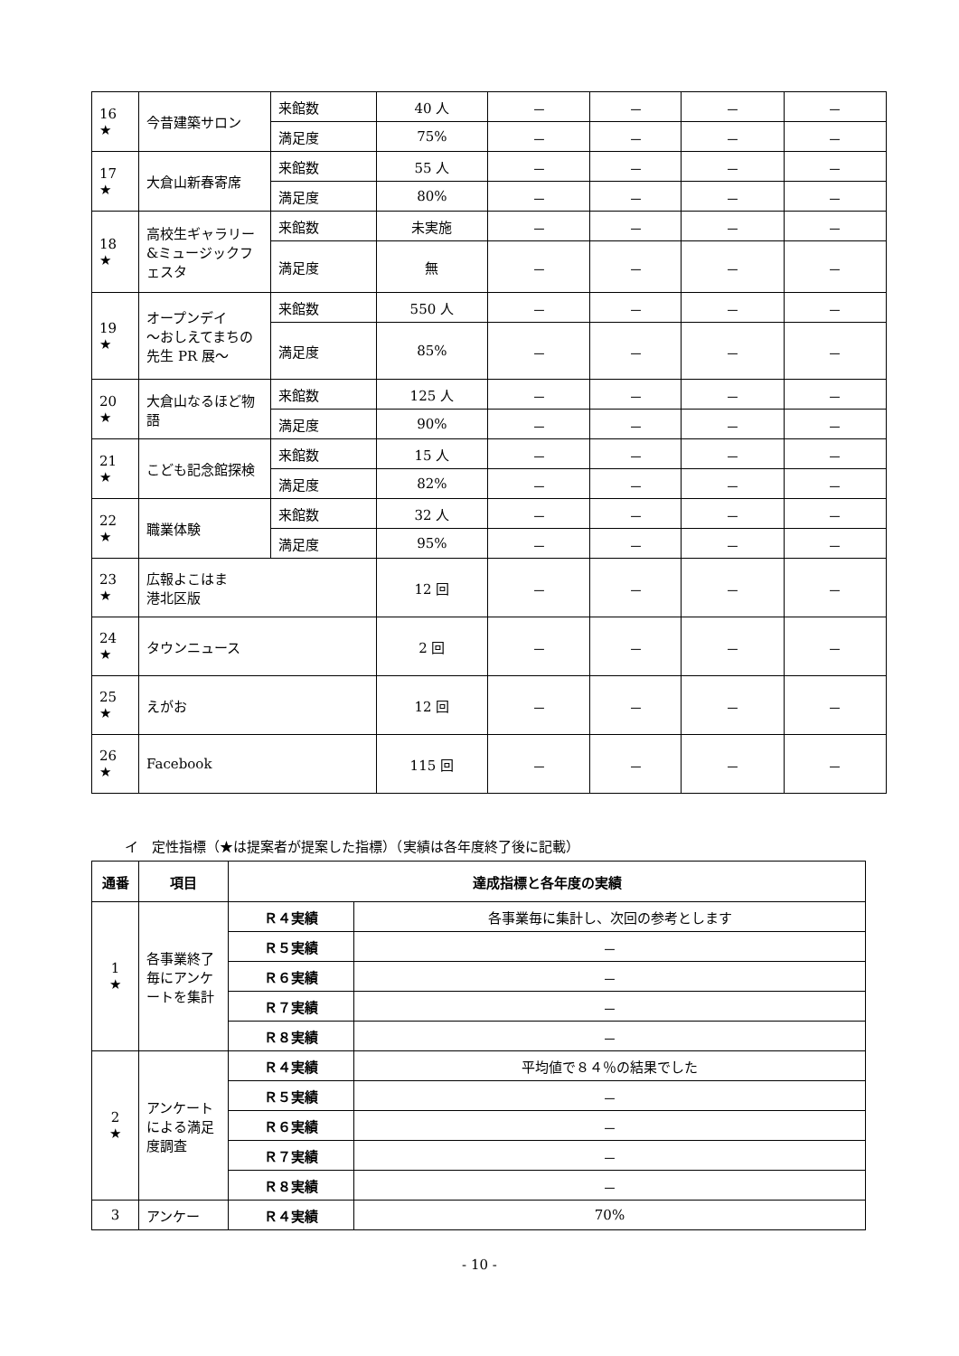| 16 ★ | 今昔建築サロン | 来館数 | 40 人 | － | － | － | － |
| | | 満足度 | 75% | － | － | － | － |
| 17 ★ | 大倉山新春寄席 | 来館数 | 55 人 | － | － | － | － |
| | | 満足度 | 80% | － | － | － | － |
| 18 ★ | 高校生ギャラリー&ミュージックフェスタ | 来館数 | 未実施 | － | － | － | － |
| | | 満足度 | 無 | － | － | － | － |
| 19 ★ | オープンデイ ～おしえてまちの先生 PR 展～ | 来館数 | 550 人 | － | － | － | － |
| | | 満足度 | 85% | － | － | － | － |
| 20 ★ | 大倉山なるほど物語 | 来館数 | 125 人 | － | － | － | － |
| | | 満足度 | 90% | － | － | － | － |
| 21 ★ | こども記念館探検 | 来館数 | 15 人 | － | － | － | － |
| | | 満足度 | 82% | － | － | － | － |
| 22 ★ | 職業体験 | 来館数 | 32 人 | － | － | － | － |
| | | 満足度 | 95% | － | － | － | － |
| 23 ★ | 広報よこはま 港北区版 | | 12 回 | － | － | － | － |
| 24 ★ | タウンニュース | | 2 回 | － | － | － | － |
| 25 ★ | えがお | | 12 回 | － | － | － | － |
| 26 ★ | Facebook | | 115 回 | － | － | － | － |
イ　定性指標（★は提案者が提案した指標）（実績は各年度終了後に記載）
| 通番 | 項目 | 達成指標と各年度の実績 | |
| --- | --- | --- | --- |
| 1 ★ | 各事業終了毎にアンケートを集計 | Ｒ４実績 | 各事業毎に集計し、次回の参考とします |
| | | Ｒ５実績 | － |
| | | Ｒ６実績 | － |
| | | Ｒ７実績 | － |
| | | Ｒ８実績 | － |
| 2 ★ | アンケートによる満足度調査 | Ｒ４実績 | 平均値で８４％の結果でした |
| | | Ｒ５実績 | － |
| | | Ｒ６実績 | － |
| | | Ｒ７実績 | － |
| | | Ｒ８実績 | － |
| 3 | アンケー | Ｒ４実績 | 70% |
- 10 -